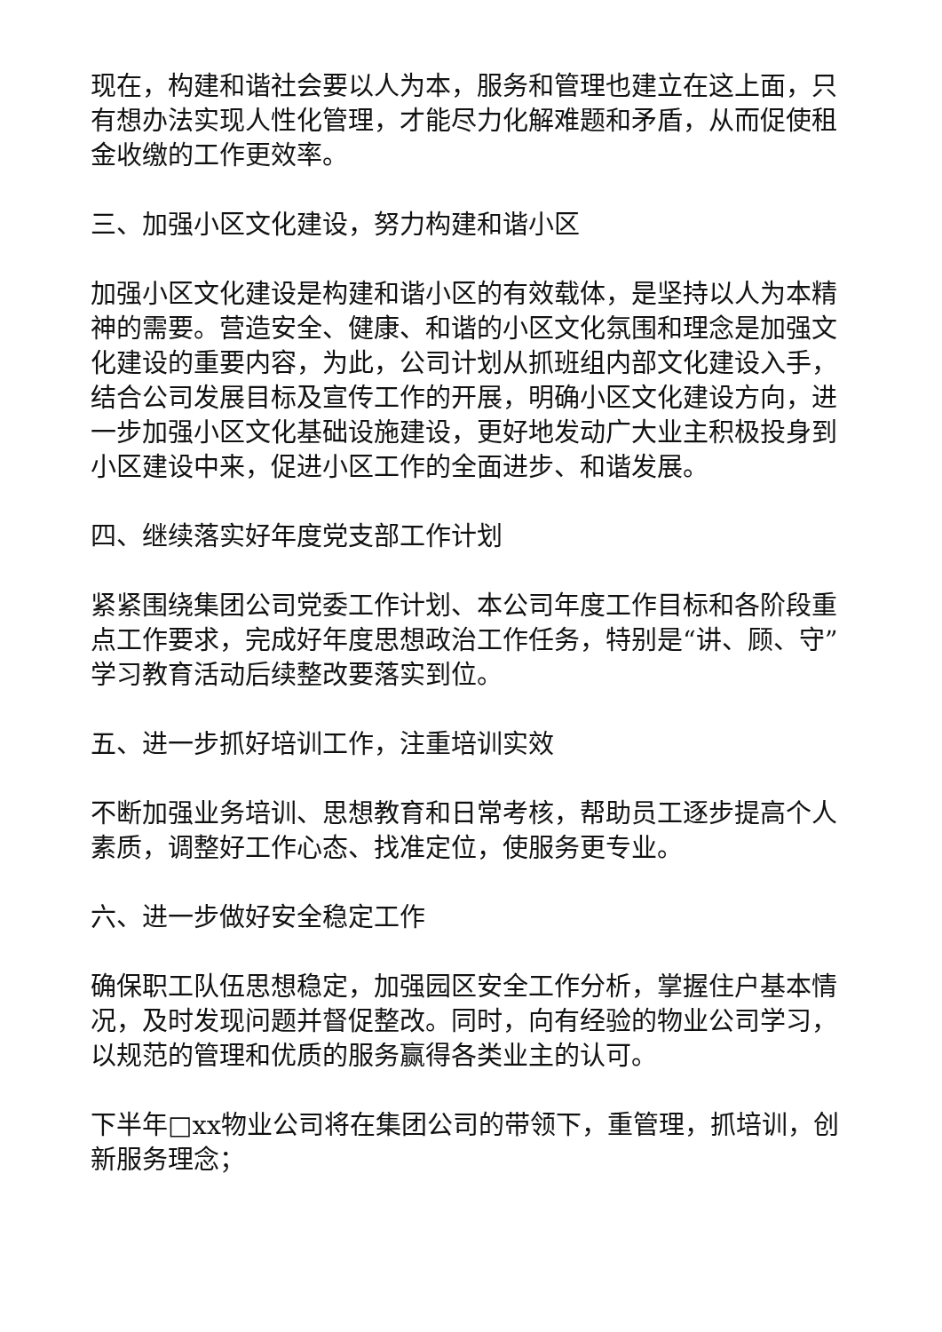现在，构建和谐社会要以人为本，服务和管理也建立在这上面，只有想办法实现人性化管理，才能尽力化解难题和矛盾，从而促使租金收缴的工作更效率。
三、加强小区文化建设，努力构建和谐小区
加强小区文化建设是构建和谐小区的有效载体，是坚持以人为本精神的需要。营造安全、健康、和谐的小区文化氛围和理念是加强文化建设的重要内容，为此，公司计划从抓班组内部文化建设入手，结合公司发展目标及宣传工作的开展，明确小区文化建设方向，进一步加强小区文化基础设施建设，更好地发动广大业主积极投身到小区建设中来，促进小区工作的全面进步、和谐发展。
四、继续落实好年度党支部工作计划
紧紧围绕集团公司党委工作计划、本公司年度工作目标和各阶段重点工作要求，完成好年度思想政治工作任务，特别是“讲、顾、守”学习教育活动后续整改要落实到位。
五、进一步抓好培训工作，注重培训实效
不断加强业务培训、思想教育和日常考核，帮助员工逐步提高个人素质，调整好工作心态、找准定位，使服务更专业。
六、进一步做好安全稳定工作
确保职工队伍思想稳定，加强园区安全工作分析，掌握住户基本情况，及时发现问题并督促整改。同时，向有经验的物业公司学习，以规范的管理和优质的服务赢得各类业主的认可。
下半年□xx物业公司将在集团公司的带领下，重管理，抓培训，创新服务理念；